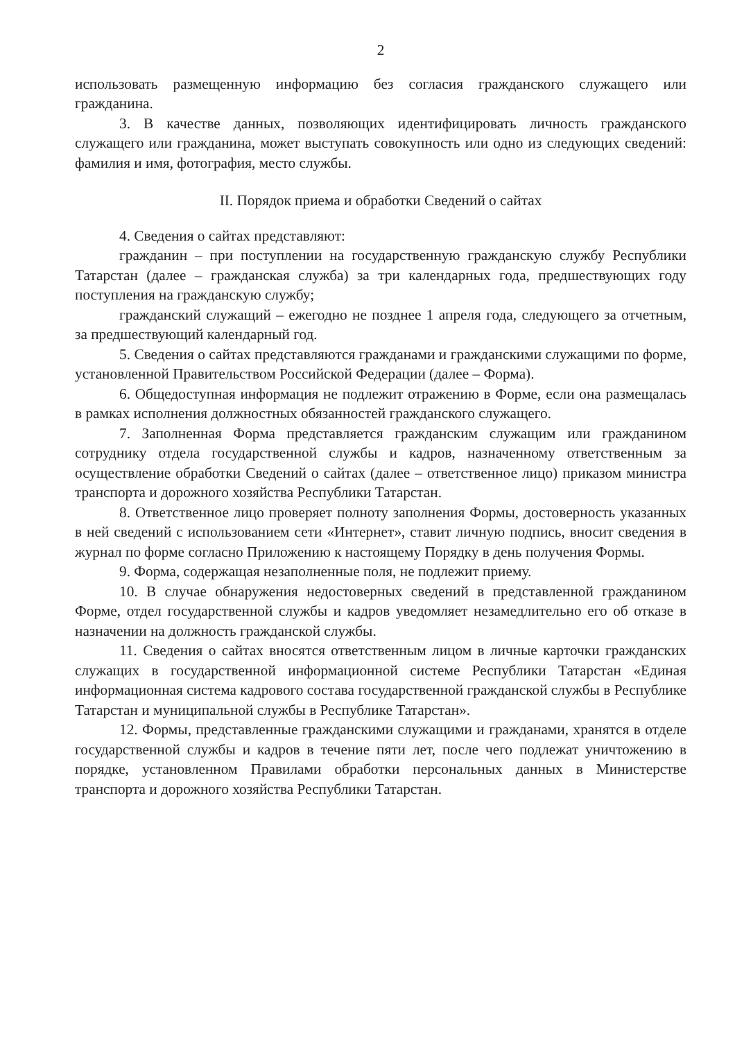2
использовать размещенную информацию без согласия гражданского служащего или гражданина.
3. В качестве данных, позволяющих идентифицировать личность гражданского служащего или гражданина, может выступать совокупность или одно из следующих сведений: фамилия и имя, фотография, место службы.
II. Порядок приема и обработки Сведений о сайтах
4. Сведения о сайтах представляют:
гражданин – при поступлении на государственную гражданскую службу Республики Татарстан (далее – гражданская служба) за три календарных года, предшествующих году поступления на гражданскую службу;
гражданский служащий – ежегодно не позднее 1 апреля года, следующего за отчетным, за предшествующий календарный год.
5. Сведения о сайтах представляются гражданами и гражданскими служащими по форме, установленной Правительством Российской Федерации (далее – Форма).
6. Общедоступная информация не подлежит отражению в Форме, если она размещалась в рамках исполнения должностных обязанностей гражданского служащего.
7. Заполненная Форма представляется гражданским служащим или гражданином сотруднику отдела государственной службы и кадров, назначенному ответственным за осуществление обработки Сведений о сайтах (далее – ответственное лицо) приказом министра транспорта и дорожного хозяйства Республики Татарстан.
8. Ответственное лицо проверяет полноту заполнения Формы, достоверность указанных в ней сведений с использованием сети «Интернет», ставит личную подпись, вносит сведения в журнал по форме согласно Приложению к настоящему Порядку в день получения Формы.
9. Форма, содержащая незаполненные поля, не подлежит приему.
10. В случае обнаружения недостоверных сведений в представленной гражданином Форме, отдел государственной службы и кадров уведомляет незамедлительно его об отказе в назначении на должность гражданской службы.
11. Сведения о сайтах вносятся ответственным лицом в личные карточки гражданских служащих в государственной информационной системе Республики Татарстан «Единая информационная система кадрового состава государственной гражданской службы в Республике Татарстан и муниципальной службы в Республике Татарстан».
12. Формы, представленные гражданскими служащими и гражданами, хранятся в отделе государственной службы и кадров в течение пяти лет, после чего подлежат уничтожению в порядке, установленном Правилами обработки персональных данных в Министерстве транспорта и дорожного хозяйства Республики Татарстан.